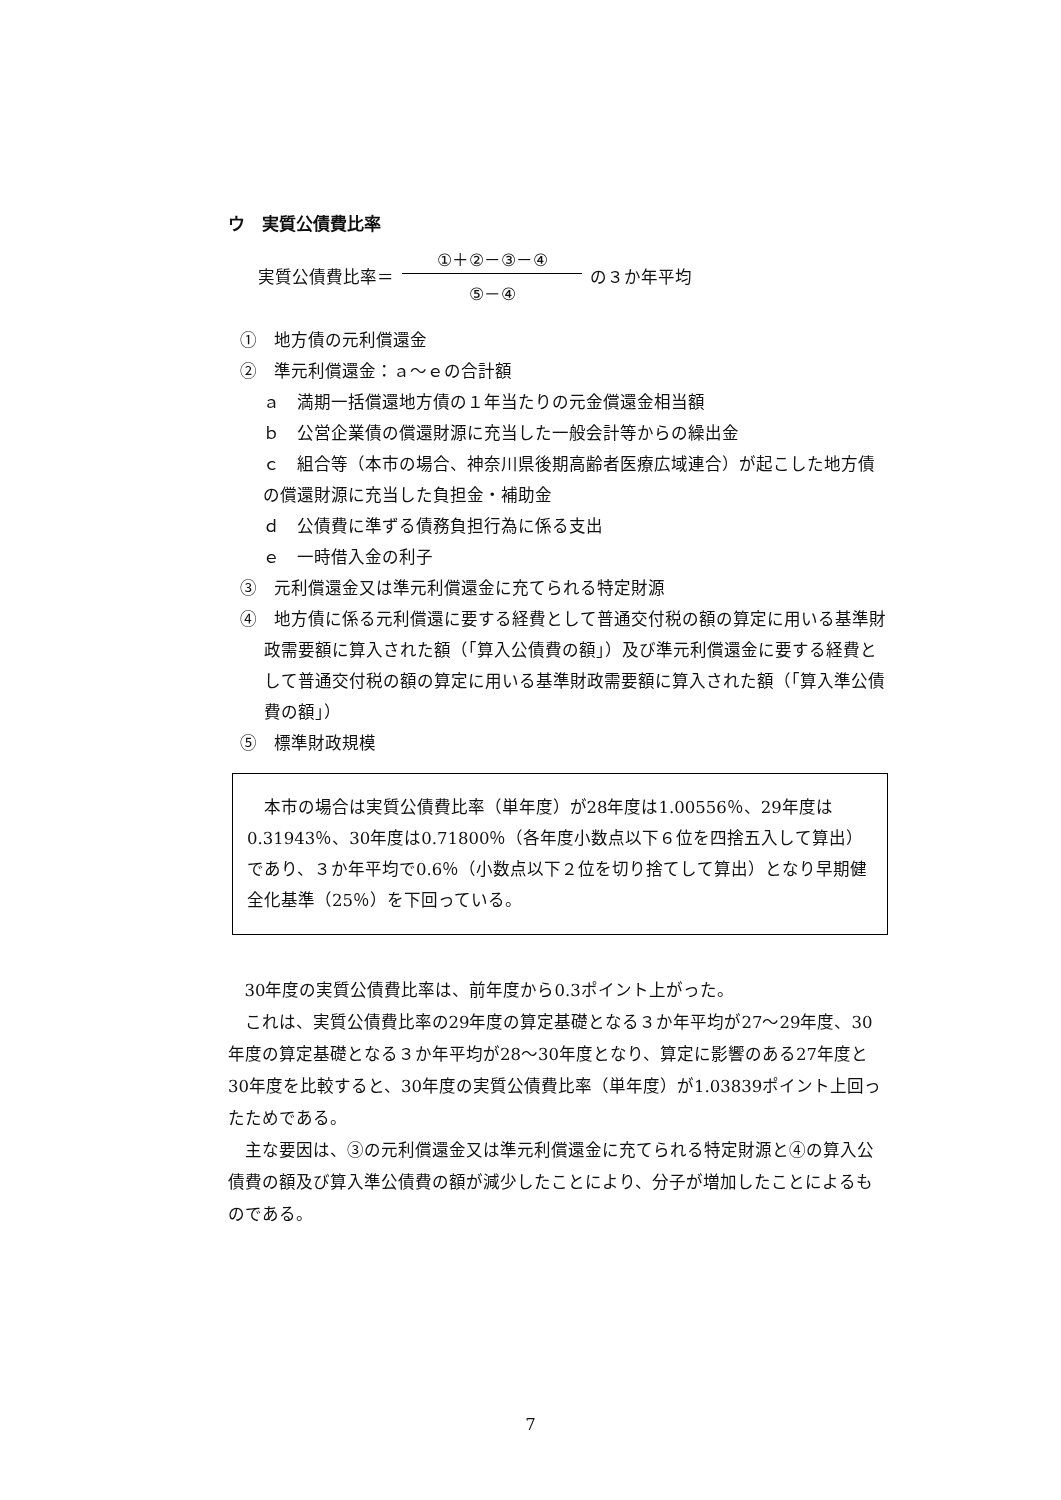ウ　実質公債費比率
実質公債費比率＝ ①＋②－③－④ ⑤－④ の３か年平均
①　地方債の元利償還金
②　準元利償還金：ａ～ｅの合計額
ａ　満期一括償還地方債の１年当たりの元金償還金相当額
ｂ　公営企業債の償還財源に充当した一般会計等からの繰出金
ｃ　組合等（本市の場合、神奈川県後期高齢者医療広域連合）が起こした地方債の償還財源に充当した負担金・補助金
ｄ　公債費に準ずる債務負担行為に係る支出
ｅ　一時借入金の利子
③　元利償還金又は準元利償還金に充てられる特定財源
④　地方債に係る元利償還に要する経費として普通交付税の額の算定に用いる基準財政需要額に算入された額（「算入公債費の額」）及び準元利償還金に要する経費として普通交付税の額の算定に用いる基準財政需要額に算入された額（「算入準公債費の額」）
⑤　標準財政規模
本市の場合は実質公債費比率（単年度）が28年度は1.00556％、29年度は0.31943％、30年度は0.71800％（各年度小数点以下６位を四捨五入して算出）であり、３か年平均で0.6％（小数点以下２位を切り捨てして算出）となり早期健全化基準（25％）を下回っている。
30年度の実質公債費比率は、前年度から0.3ポイント上がった。
これは、実質公債費比率の29年度の算定基礎となる３か年平均が27～29年度、30年度の算定基礎となる３か年平均が28～30年度となり、算定に影響のある27年度と30年度を比較すると、30年度の実質公債費比率（単年度）が1.03839ポイント上回ったためである。
主な要因は、③の元利償還金又は準元利償還金に充てられる特定財源と④の算入公債費の額及び算入準公債費の額が減少したことにより、分子が増加したことによるものである。
7